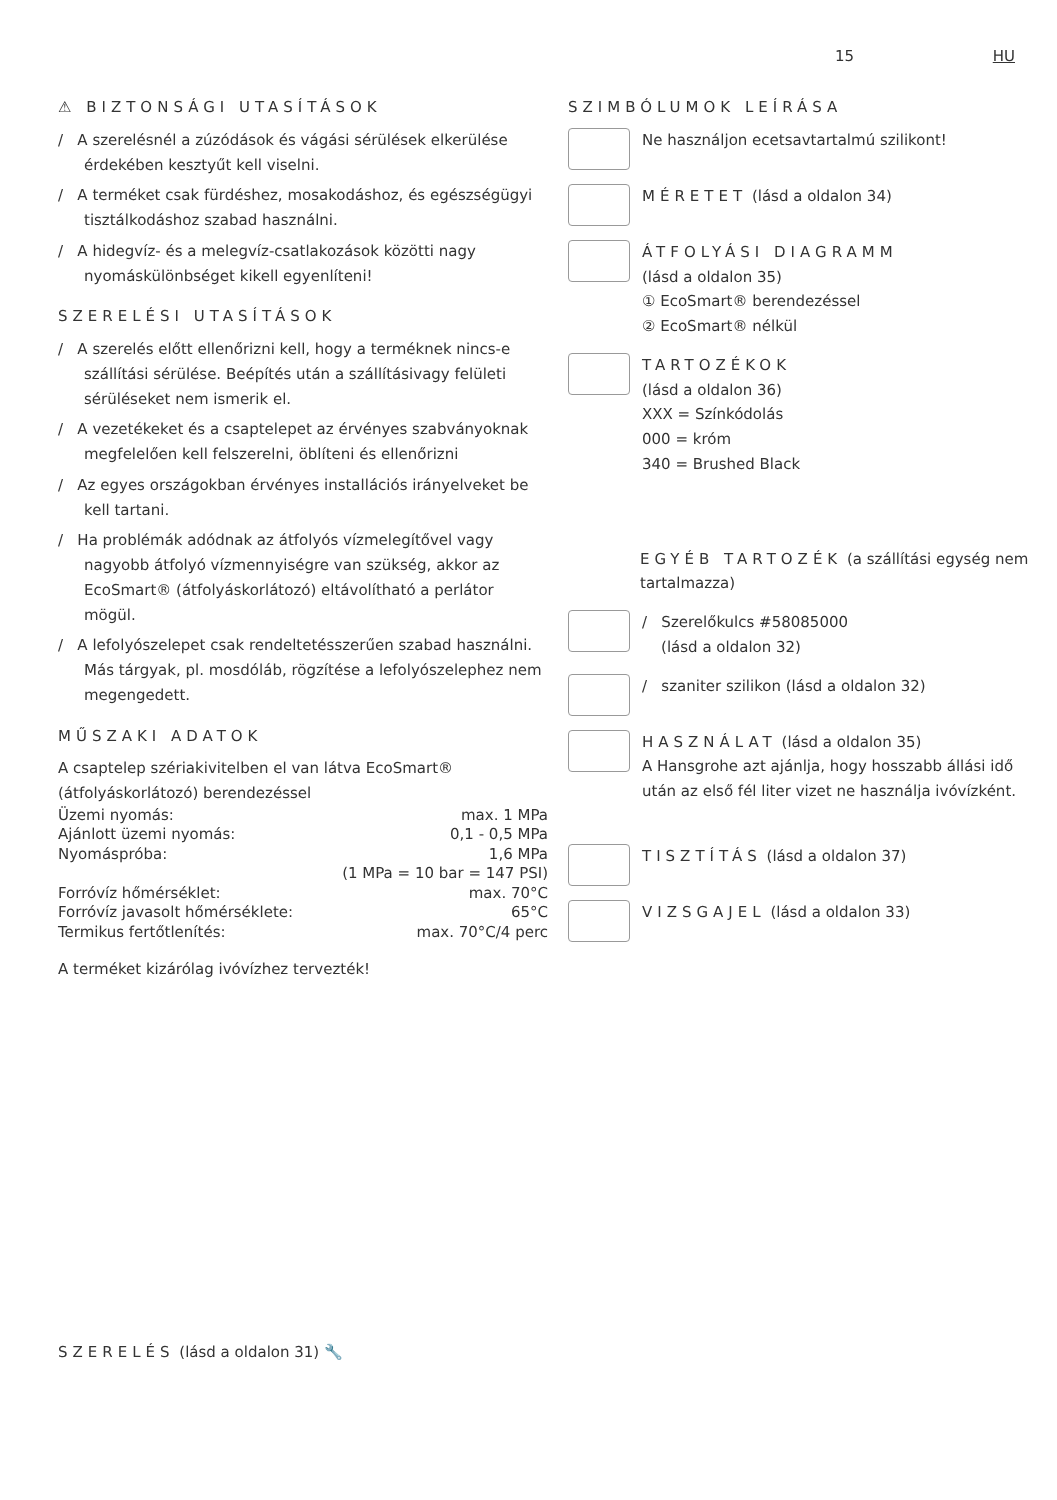15 HU
⚠ BIZTONSÁGI UTASÍTÁSOK
/ A szerelésnél a zúzódások és vágási sérülések elkerülése érdekében kesztyűt kell viselni.
/ A terméket csak fürdéshez, mosakodáshoz, és egészségügyi tisztálkodáshoz szabad használni.
/ A hidegvíz- és a melegvíz-csatlakozások közötti nagy nyomáskülönbséget kikell egyenlíteni!
SZERELÉSI UTASÍTÁSOK
/ A szerelés előtt ellenőrizni kell, hogy a terméknek nincs-e szállítási sérülése. Beépítés után a szállításivagy felületi sérüléseket nem ismerik el.
/ A vezetékeket és a csaptelepet az érvényes szabványoknak megfelelően kell felszerelni, öblíteni és ellenőrizni
/ Az egyes országokban érvényes installációs irányelveket be kell tartani.
/ Ha problémák adódnak az átfolyós vízmelegítővel vagy nagyobb átfolyó vízmennyiségre van szükség, akkor az EcoSmart® (átfolyáskorlátozó) eltávolítható a perlátor mögül.
/ A lefolyószelepet csak rendeltetésszerűen szabad használni. Más tárgyak, pl. mosdóláb, rögzítése a lefolyószelephez nem megengedett.
MŰSZAKI ADATOK
A csaptelep szériakivitelben el van látva EcoSmart® (átfolyáskorlátozó) berendezéssel
| Üzemi nyomás: | max. 1 MPa |
| Ajánlott üzemi nyomás: | 0,1 - 0,5 MPa |
| Nyomáspróba: | 1,6 MPa |
| | (1 MPa = 10 bar = 147 PSI) |
| Forróvíz hőmérséklet: | max. 70°C |
| Forróvíz javasolt hőmérséklete: | 65°C |
| Termikus fertőtlenítés: | max. 70°C/4 perc |
A terméket kizárólag ivóvízhez tervezték!
SZIMBÓLUMOK LEÍRÁSA
Ne használjon ecetsavtartalmú szilikont!
MÉRETET (lásd a oldalon 34)
ÁTFOLYÁSI DIAGRAMM
(lásd a oldalon 35)
① EcoSmart® berendezéssel
② EcoSmart® nélkül
TARTOZÉKOK
(lásd a oldalon 36)
XXX = Színkódolás
000 = króm
340 = Brushed Black
EGYÉB TARTOZÉK (a szállítási egység nem tartalmazza)
/ Szerelőkulcs #58085000
(lásd a oldalon 32)
/ szaniter szilikon (lásd a oldalon 32)
HASZNÁLAT (lásd a oldalon 35)
A Hansgrohe azt ajánlja, hogy hosszabb állási idő után az első fél liter vizet ne használja ivóvízként.
TISZTÍTÁS (lásd a oldalon 37)
VIZSGAJEL (lásd a oldalon 33)
SZERELÉS (lásd a oldalon 31) 🔧